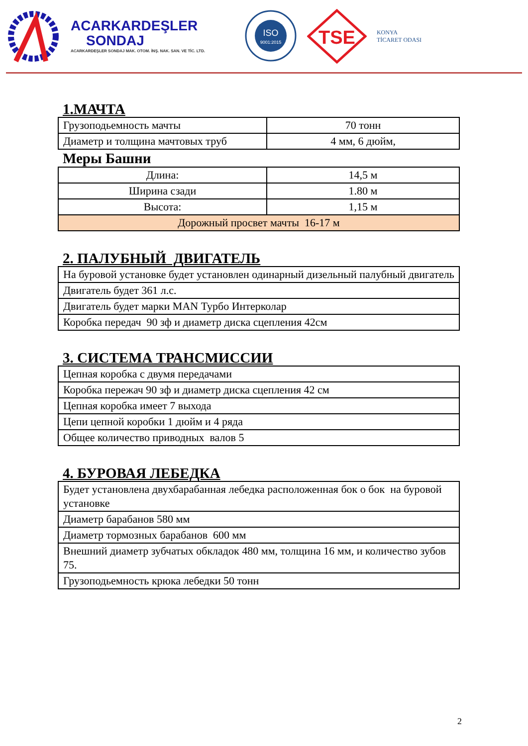ACARKARDEŞLER
SONDAJ
ACARKARDEŞLER SONDAJ MAK. OTOM. İNŞ. NAK. SAN. VE TİC. LTD.
ISO
9001:2015
TSE
KONYA
TİCARET ODASI
1.МАЧТА
| Грузоподьемность мачты | 70 тонн |
| Диаметр и толщина мачтовых труб | 4 мм, 6 дюйм, |
Меры Башни
| Длина: | 14,5 м |
| Ширина сзади | 1.80 м |
| Высота: | 1,15 м |
| Дорожный просвет мачты 16-17 м | |
2. ПАЛУБНЫЙ ДВИГАТЕЛЬ
| На буровой установке будет установлен одинарный дизельный палубный двигатель |
| Двигатель будет 361 л.с. |
| Двигатель будет марки MAN Турбо Интерколар |
| Коробка передач 90 зф и диаметр диска сцепления 42см |
3. СИСТЕМА ТРАНСМИССИИ
| Цепная коробка с двумя передачами |
| Коробка пережач 90 зф и диаметр диска сцепления 42 см |
| Цепная коробка имеет 7 выхода |
| Цепи цепной коробки 1 дюйм и 4 ряда |
| Общее количество приводных валов 5 |
4. БУРОВАЯ ЛЕБЕДКА
| Будет установлена двухбарабанная лебедка расположенная бок о бок на буровой установке |
| Диаметр барабанов 580 мм |
| Диаметр тормозных барабанов 600 мм |
| Внешний диаметр зубчатых обкладок 480 мм, толщина 16 мм, и количество зубов 75. |
| Грузоподьемность крюка лебедки 50 тонн |
2